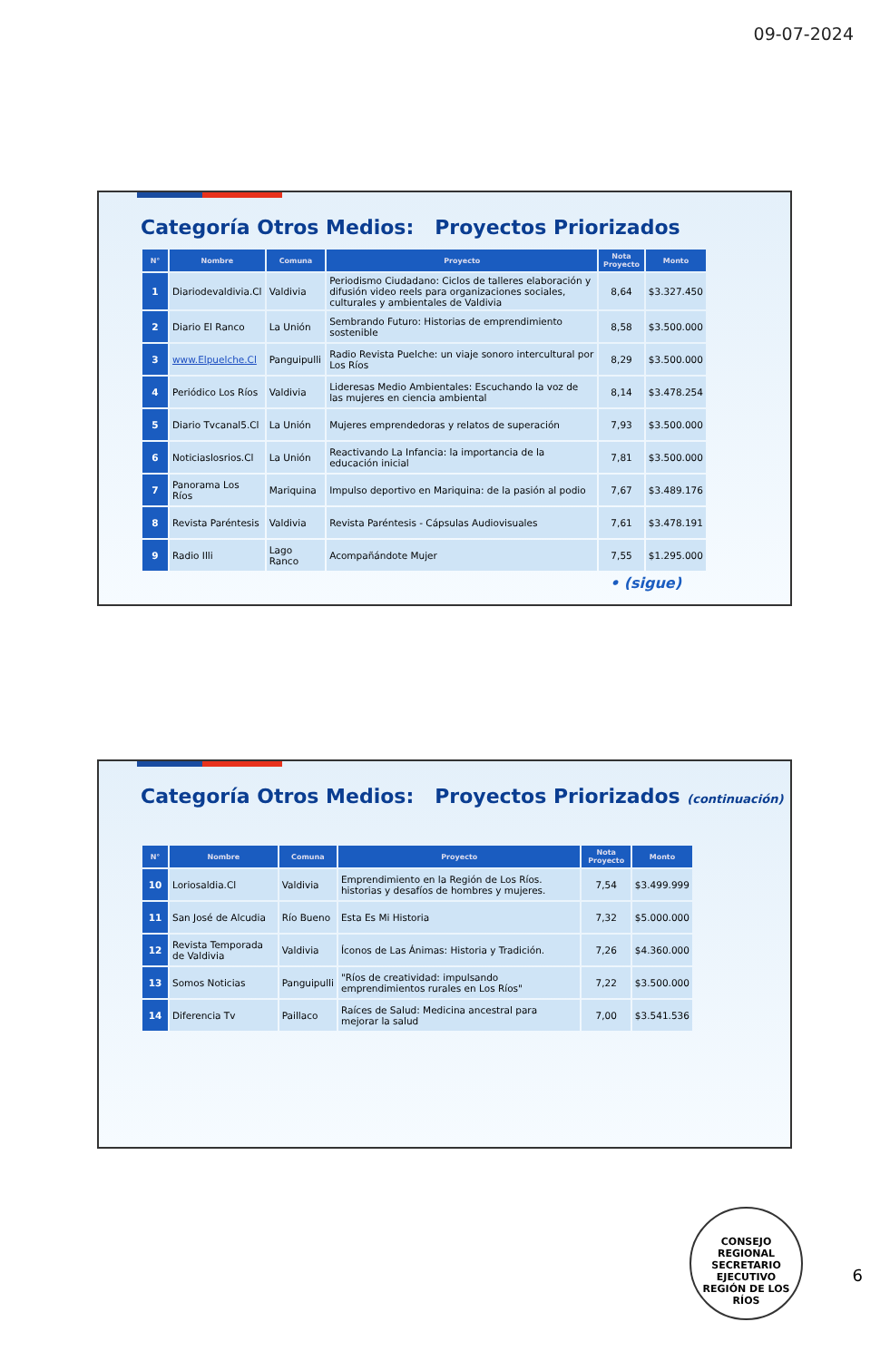09-07-2024
Categoría Otros Medios: Proyectos Priorizados
| N° | Nombre | Comuna | Proyecto | Nota Proyecto | Monto |
| --- | --- | --- | --- | --- | --- |
| 1 | Diariodevaldivia.Cl | Valdivia | Periodismo Ciudadano: Ciclos de talleres elaboración y difusión video reels para organizaciones sociales, culturales y ambientales de Valdivia | 8,64 | $3.327.450 |
| 2 | Diario El Ranco | La Unión | Sembrando Futuro: Historias de emprendimiento sostenible | 8,58 | $3.500.000 |
| 3 | www.Elpuelche.Cl | Panguipulli | Radio Revista Puelche: un viaje sonoro intercultural por Los Ríos | 8,29 | $3.500.000 |
| 4 | Periódico Los Ríos | Valdivia | Lideresas Medio Ambientales: Escuchando la voz de las mujeres en ciencia ambiental | 8,14 | $3.478.254 |
| 5 | Diario Tvcanal5.Cl | La Unión | Mujeres emprendedoras y relatos de superación | 7,93 | $3.500.000 |
| 6 | Noticiaslosrios.Cl | La Unión | Reactivando La Infancia: la importancia de la educación inicial | 7,81 | $3.500.000 |
| 7 | Panorama Los Ríos | Mariquina | Impulso deportivo en Mariquina: de la pasión al podio | 7,67 | $3.489.176 |
| 8 | Revista Paréntesis | Valdivia | Revista Paréntesis - Cápsulas Audiovisuales | 7,61 | $3.478.191 |
| 9 | Radio Illi | Lago Ranco | Acompañándote Mujer | 7,55 | $1.295.000 |
• (sigue)
Categoría Otros Medios: Proyectos Priorizados (continuación)
| N° | Nombre | Comuna | Proyecto | Nota Proyecto | Monto |
| --- | --- | --- | --- | --- | --- |
| 10 | Loriosaldia.Cl | Valdivia | Emprendimiento en la Región de Los Ríos. historias y desafíos de hombres y mujeres. | 7,54 | $3.499.999 |
| 11 | San José de Alcudia | Río Bueno | Esta Es Mi Historia | 7,32 | $5.000.000 |
| 12 | Revista Temporada de Valdivia | Valdivia | Íconos de Las Ánimas: Historia y Tradición. | 7,26 | $4.360.000 |
| 13 | Somos Noticias | Panguipulli | "Ríos de creatividad: impulsando emprendimientos rurales en Los Ríos" | 7,22 | $3.500.000 |
| 14 | Diferencia Tv | Paillaco | Raíces de Salud: Medicina ancestral para mejorar la salud | 7,00 | $3.541.536 |
CONSEJO REGIONAL
SECRETARIO
EJECUTIVO
REGIÓN DE LOS RÍOS
6